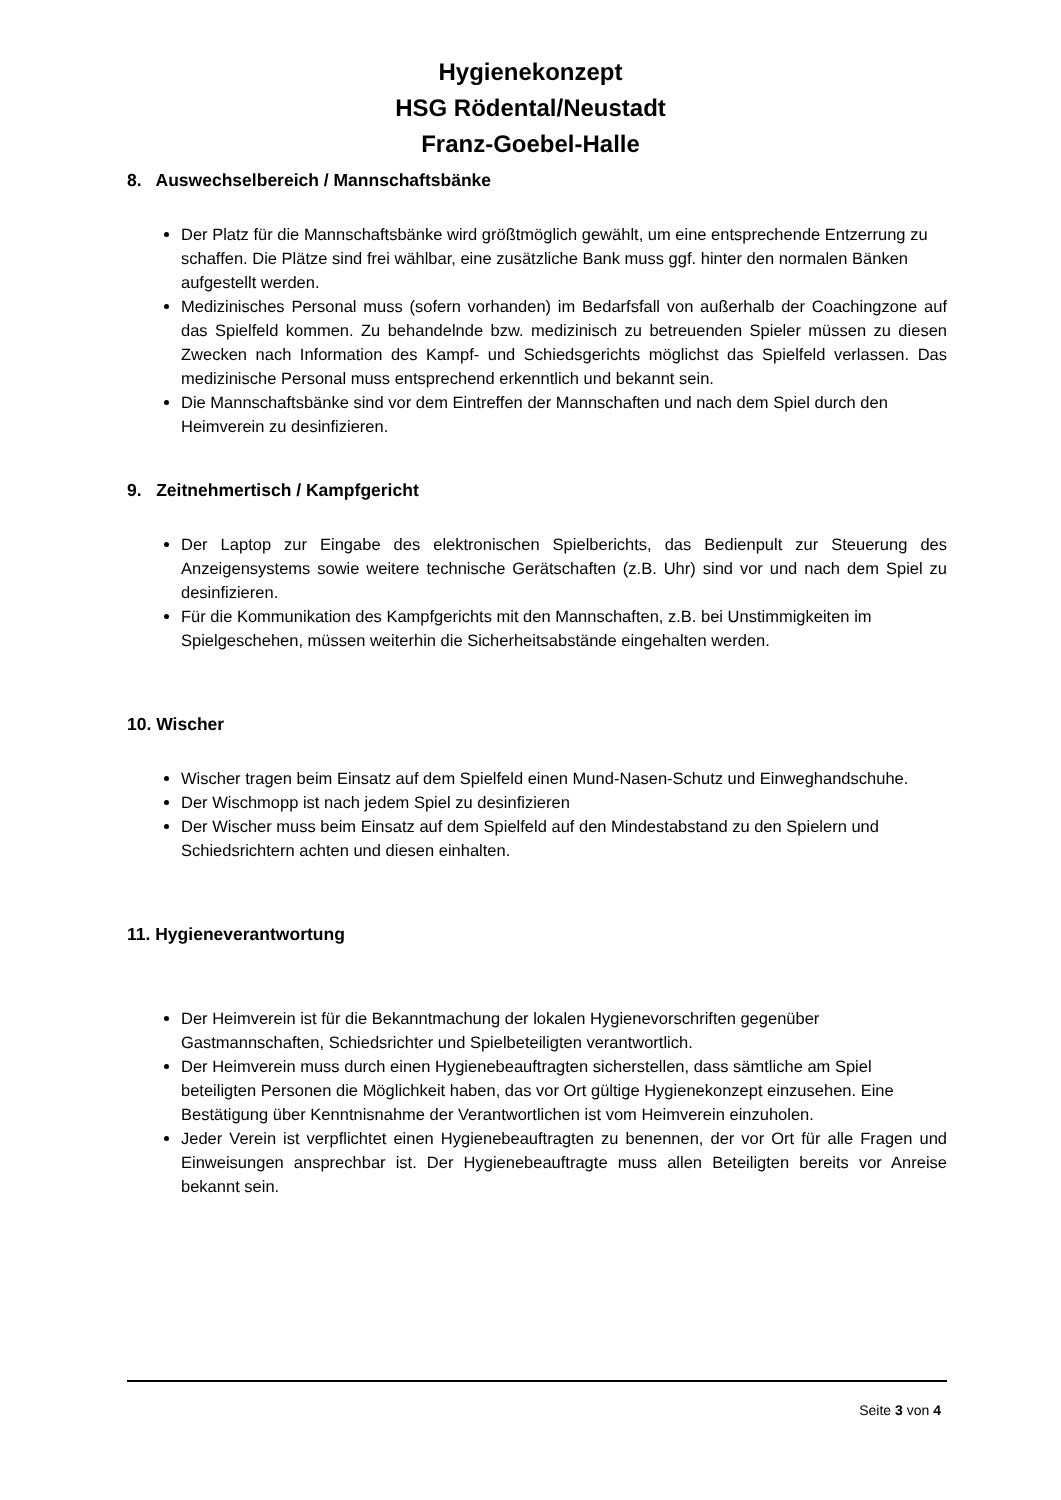Hygienekonzept
HSG Rödental/Neustadt
Franz-Goebel-Halle
8. Auswechselbereich / Mannschaftsbänke
Der Platz für die Mannschaftsbänke wird größtmöglich gewählt, um eine entsprechende Entzerrung zu schaffen. Die Plätze sind frei wählbar, eine zusätzliche Bank muss ggf. hinter den normalen Bänken aufgestellt werden.
Medizinisches Personal muss (sofern vorhanden) im Bedarfsfall von außerhalb der Coachingzone auf das Spielfeld kommen. Zu behandelnde bzw. medizinisch zu betreuenden Spieler müssen zu diesen Zwecken nach Information des Kampf- und Schiedsgerichts möglichst das Spielfeld verlassen. Das medizinische Personal muss entsprechend erkenntlich und bekannt sein.
Die Mannschaftsbänke sind vor dem Eintreffen der Mannschaften und nach dem Spiel durch den Heimverein zu desinfizieren.
9. Zeitnehmertisch / Kampfgericht
Der Laptop zur Eingabe des elektronischen Spielberichts, das Bedienpult zur Steuerung des Anzeigensystems sowie weitere technische Gerätschaften (z.B. Uhr) sind vor und nach dem Spiel zu desinfizieren.
Für die Kommunikation des Kampfgerichts mit den Mannschaften, z.B. bei Unstimmigkeiten im Spielgeschehen, müssen weiterhin die Sicherheitsabstände eingehalten werden.
10. Wischer
Wischer tragen beim Einsatz auf dem Spielfeld einen Mund-Nasen-Schutz und Einweghandschuhe.
Der Wischmopp ist nach jedem Spiel zu desinfizieren
Der Wischer muss beim Einsatz auf dem Spielfeld auf den Mindestabstand zu den Spielern und Schiedsrichtern achten und diesen einhalten.
11. Hygieneverantwortung
Der Heimverein ist für die Bekanntmachung der lokalen Hygienevorschriften gegenüber Gastmannschaften, Schiedsrichter und Spielbeteiligten verantwortlich.
Der Heimverein muss durch einen Hygienebeauftragten sicherstellen, dass sämtliche am Spiel beteiligten Personen die Möglichkeit haben, das vor Ort gültige Hygienekonzept einzusehen. Eine Bestätigung über Kenntnisnahme der Verantwortlichen ist vom Heimverein einzuholen.
Jeder Verein ist verpflichtet einen Hygienebeauftragten zu benennen, der vor Ort für alle Fragen und Einweisungen ansprechbar ist. Der Hygienebeauftragte muss allen Beteiligten bereits vor Anreise bekannt sein.
Seite 3 von 4